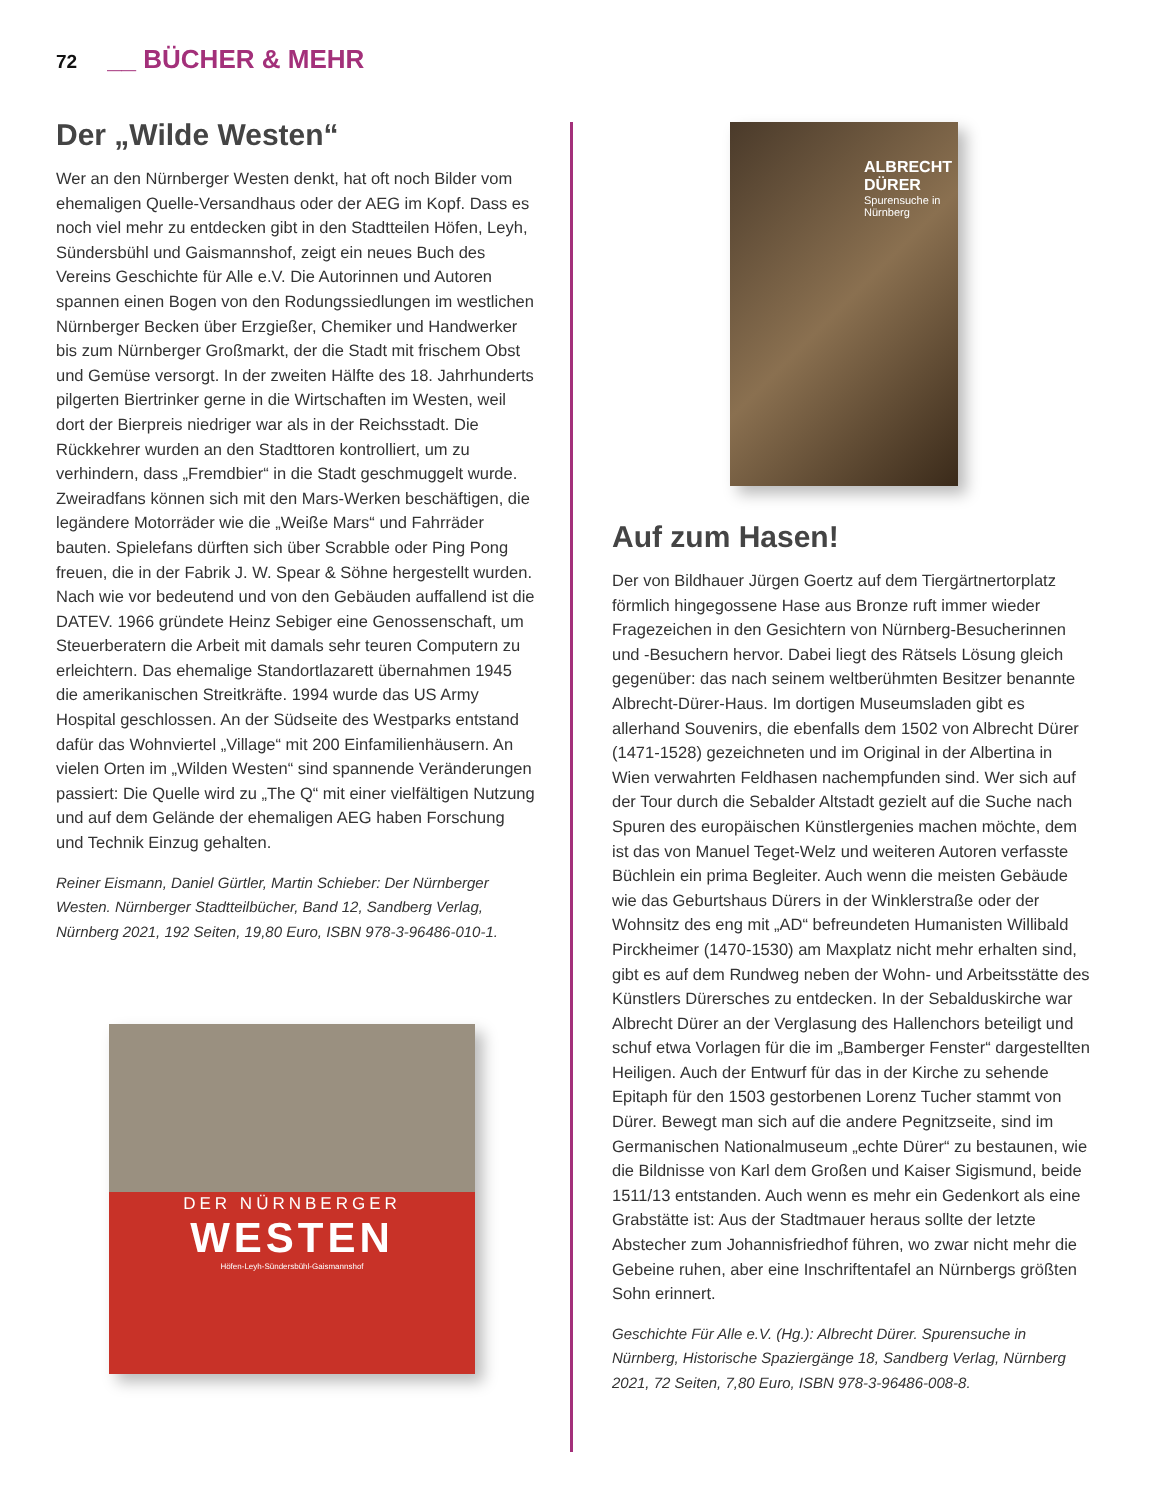72 __ BÜCHER & MEHR
Der „Wilde Westen“
Wer an den Nürnberger Westen denkt, hat oft noch Bilder vom ehemaligen Quelle-Versandhaus oder der AEG im Kopf. Dass es noch viel mehr zu entdecken gibt in den Stadtteilen Höfen, Leyh, Sündersbühl und Gaismannshof, zeigt ein neues Buch des Vereins Geschichte für Alle e.V. Die Autorinnen und Autoren spannen einen Bogen von den Rodungssiedlungen im westlichen Nürnberger Becken über Erzgießer, Chemiker und Handwerker bis zum Nürnberger Großmarkt, der die Stadt mit frischem Obst und Gemüse versorgt. In der zweiten Hälfte des 18. Jahrhunderts pilgerten Biertrinker gerne in die Wirtschaften im Westen, weil dort der Bierpreis niedriger war als in der Reichsstadt. Die Rückkehrer wurden an den Stadttoren kontrolliert, um zu verhindern, dass „Fremdbier“ in die Stadt geschmuggelt wurde. Zweiradfans können sich mit den Mars-Werken beschäftigen, die legändere Motorräder wie die „Weiße Mars“ und Fahrräder bauten. Spielefans dürften sich über Scrabble oder Ping Pong freuen, die in der Fabrik J. W. Spear & Söhne hergestellt wurden. Nach wie vor bedeutend und von den Gebäuden auffallend ist die DATEV. 1966 gründete Heinz Sebiger eine Genossenschaft, um Steuerberatern die Arbeit mit damals sehr teuren Computern zu erleichtern. Das ehemalige Standortlazarett übernahmen 1945 die amerikanischen Streitkräfte. 1994 wurde das US Army Hospital geschlossen. An der Südseite des Westparks entstand dafür das Wohnviertel „Village“ mit 200 Einfamilienhäusern. An vielen Orten im „Wilden Westen“ sind spannende Veränderungen passiert: Die Quelle wird zu „The Q“ mit einer vielfältigen Nutzung und auf dem Gelände der ehemaligen AEG haben Forschung und Technik Einzug gehalten.
Reiner Eismann, Daniel Gürtler, Martin Schieber: Der Nürnberger Westen. Nürnberger Stadtteilbücher, Band 12, Sandberg Verlag, Nürnberg 2021, 192 Seiten, 19,80 Euro, ISBN 978-3-96486-010-1.
DER NÜRNBERGER
WESTEN
Höfen-Leyh-Sündersbühl-Gaismannshof
ALBRECHT DÜRER
Spurensuche in Nürnberg
Auf zum Hasen!
Der von Bildhauer Jürgen Goertz auf dem Tiergärtnertorplatz förmlich hingegossene Hase aus Bronze ruft immer wieder Fragezeichen in den Gesichtern von Nürnberg-Besucherinnen und -Besuchern hervor. Dabei liegt des Rätsels Lösung gleich gegenüber: das nach seinem weltberühmten Besitzer benannte Albrecht-Dürer-Haus. Im dortigen Museumsladen gibt es allerhand Souvenirs, die ebenfalls dem 1502 von Albrecht Dürer (1471-1528) gezeichneten und im Original in der Albertina in Wien verwahrten Feldhasen nachempfunden sind. Wer sich auf der Tour durch die Sebalder Altstadt gezielt auf die Suche nach Spuren des europäischen Künstlergenies machen möchte, dem ist das von Manuel Teget-Welz und weiteren Autoren verfasste Büchlein ein prima Begleiter. Auch wenn die meisten Gebäude wie das Geburtshaus Dürers in der Winklerstraße oder der Wohnsitz des eng mit „AD“ befreundeten Humanisten Willibald Pirckheimer (1470-1530) am Maxplatz nicht mehr erhalten sind, gibt es auf dem Rundweg neben der Wohn- und Arbeitsstätte des Künstlers Dürersches zu entdecken. In der Sebalduskirche war Albrecht Dürer an der Verglasung des Hallenchors beteiligt und schuf etwa Vorlagen für die im „Bamberger Fenster“ dargestellten Heiligen. Auch der Entwurf für das in der Kirche zu sehende Epitaph für den 1503 gestorbenen Lorenz Tucher stammt von Dürer. Bewegt man sich auf die andere Pegnitzseite, sind im Germanischen Nationalmuseum „echte Dürer“ zu bestaunen, wie die Bildnisse von Karl dem Großen und Kaiser Sigismund, beide 1511/13 entstanden. Auch wenn es mehr ein Gedenkort als eine Grabstätte ist: Aus der Stadtmauer heraus sollte der letzte Abstecher zum Johannisfriedhof führen, wo zwar nicht mehr die Gebeine ruhen, aber eine Inschriftentafel an Nürnbergs größten Sohn erinnert.
Geschichte Für Alle e.V. (Hg.): Albrecht Dürer. Spurensuche in Nürnberg, Historische Spaziergänge 18, Sandberg Verlag, Nürnberg 2021, 72 Seiten, 7,80 Euro, ISBN 978-3-96486-008-8.